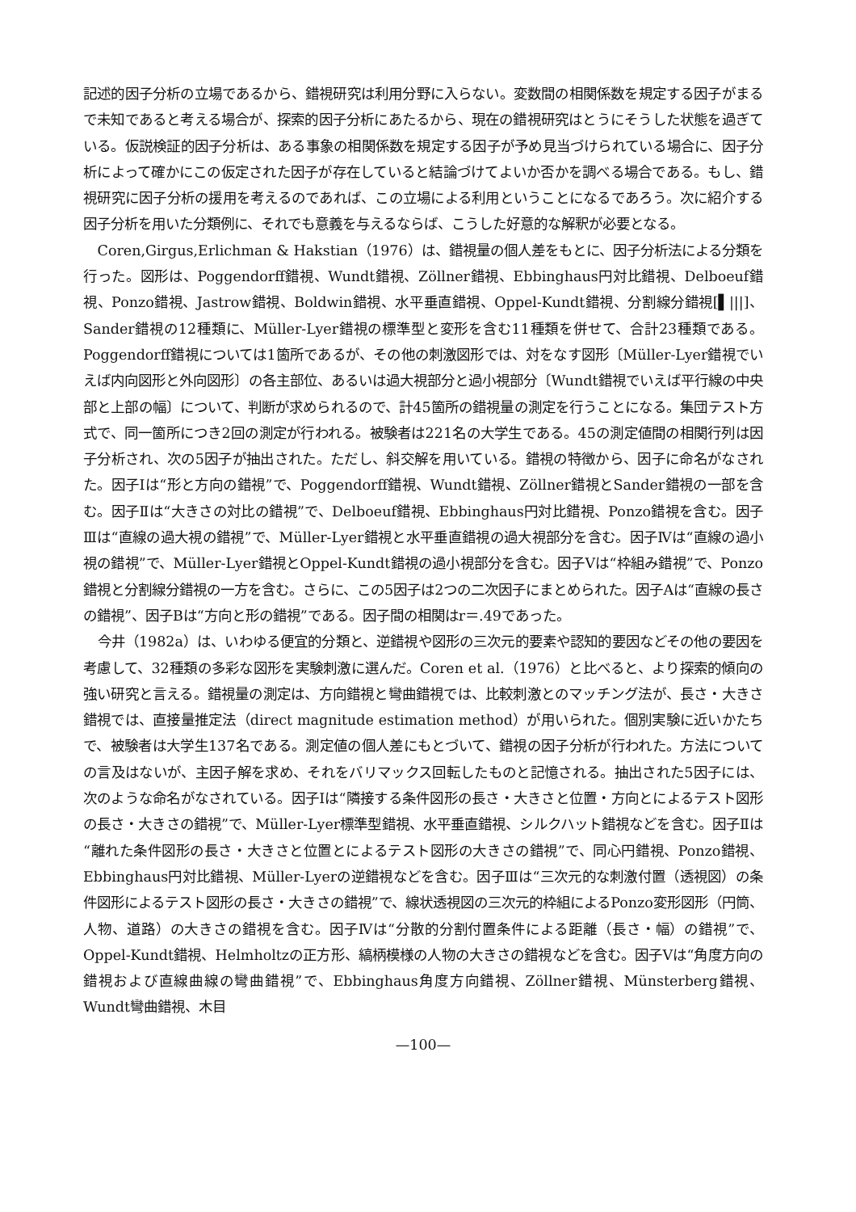記述的因子分析の立場であるから、錯視研究は利用分野に入らない。変数間の相関係数を規定する因子がまるで未知であると考える場合が、探索的因子分析にあたるから、現在の錯視研究はとうにそうした状態を過ぎている。仮説検証的因子分析は、ある事象の相関係数を規定する因子が予め見当づけられている場合に、因子分析によって確かにこの仮定された因子が存在していると結論づけてよいか否かを調べる場合である。もし、錯視研究に因子分析の援用を考えるのであれば、この立場による利用ということになるであろう。次に紹介する因子分析を用いた分類例に、それでも意義を与えるならば、こうした好意的な解釈が必要となる。
Coren,Girgus,Erlichman & Hakstian（1976）は、錯視量の個人差をもとに、因子分析法による分類を行った。図形は、Poggendorff錯視、Wundt錯視、Zöllner錯視、Ebbinghaus円対比錯視、Delboeuf錯視、Ponzo錯視、Jastrow錯視、Boldwin錯視、水平垂直錯視、Oppel-Kundt錯視、分割線分錯視[▌|||]、Sander錯視の12種類に、Müller-Lyer錯視の標準型と変形を含む11種類を併せて、合計23種類である。Poggendorff錯視については1箇所であるが、その他の刺激図形では、対をなす図形〔Müller-Lyer錯視でいえば内向図形と外向図形〕の各主部位、あるいは過大視部分と過小視部分〔Wundt錯視でいえば平行線の中央部と上部の幅〕について、判断が求められるので、計45箇所の錯視量の測定を行うことになる。集団テスト方式で、同一箇所につき2回の測定が行われる。被験者は221名の大学生である。45の測定値間の相関行列は因子分析され、次の5因子が抽出された。ただし、斜交解を用いている。錯視の特徴から、因子に命名がなされた。因子Ⅰは“形と方向の錯視”で、Poggendorff錯視、Wundt錯視、Zöllner錯視とSander錯視の一部を含む。因子Ⅱは“大きさの対比の錯視”で、Delboeuf錯視、Ebbinghaus円対比錯視、Ponzo錯視を含む。因子Ⅲは“直線の過大視の錯視”で、Müller-Lyer錯視と水平垂直錯視の過大視部分を含む。因子Ⅳは“直線の過小視の錯視”で、Müller-Lyer錯視とOppel-Kundt錯視の過小視部分を含む。因子Ⅴは“枠組み錯視”で、Ponzo錯視と分割線分錯視の一方を含む。さらに、この5因子は2つの二次因子にまとめられた。因子Aは“直線の長さの錯視”、因子Bは“方向と形の錯視”である。因子間の相関はr＝.49であった。
今井（1982a）は、いわゆる便宜的分類と、逆錯視や図形の三次元的要素や認知的要因などその他の要因を考慮して、32種類の多彩な図形を実験刺激に選んだ。Coren et al.（1976）と比べると、より探索的傾向の強い研究と言える。錯視量の測定は、方向錯視と彎曲錯視では、比較刺激とのマッチング法が、長さ・大きさ錯視では、直接量推定法（direct magnitude estimation method）が用いられた。個別実験に近いかたちで、被験者は大学生137名である。測定値の個人差にもとづいて、錯視の因子分析が行われた。方法についての言及はないが、主因子解を求め、それをバリマックス回転したものと記憶される。抽出された5因子には、次のような命名がなされている。因子Ⅰは“隣接する条件図形の長さ・大きさと位置・方向とによるテスト図形の長さ・大きさの錯視”で、Müller-Lyer標準型錯視、水平垂直錯視、シルクハット錯視などを含む。因子Ⅱは“離れた条件図形の長さ・大きさと位置とによるテスト図形の大きさの錯視”で、同心円錯視、Ponzo錯視、Ebbinghaus円対比錯視、Müller-Lyerの逆錯視などを含む。因子Ⅲは“三次元的な刺激付置（透視図）の条件図形によるテスト図形の長さ・大きさの錯視”で、線状透視図の三次元的枠組によるPonzo変形図形（円筒、人物、道路）の大きさの錯視を含む。因子Ⅳは“分散的分割付置条件による距離（長さ・幅）の錯視”で、Oppel-Kundt錯視、Helmholtzの正方形、縞柄模様の人物の大きさの錯視などを含む。因子Ⅴは“角度方向の錯視および直線曲線の彎曲錯視”で、Ebbinghaus角度方向錯視、Zöllner錯視、Münsterberg錯視、Wundt彎曲錯視、木目
—100—